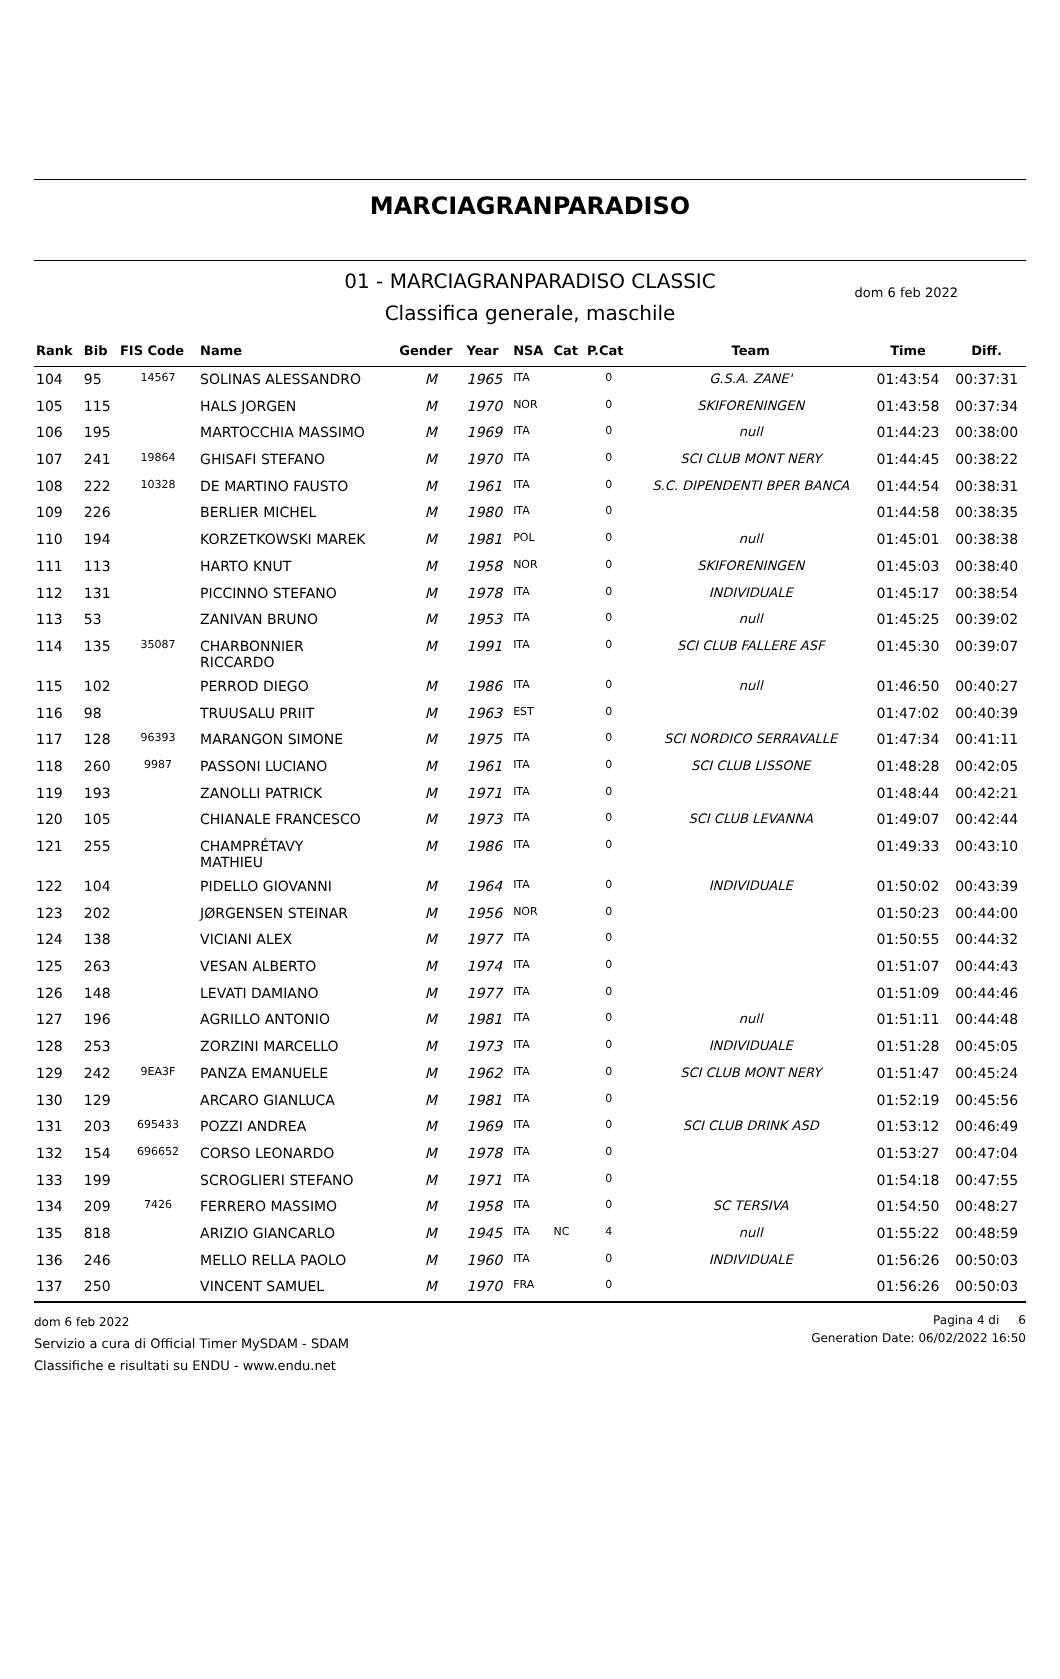MARCIAGRANPARADISO
01 - MARCIAGRANPARADISO CLASSIC
Classifica generale, maschile
dom 6 feb 2022
| Rank | Bib | FIS Code | Name | Gender | Year | NSA | Cat | P.Cat | Team | Time | Diff. |
| --- | --- | --- | --- | --- | --- | --- | --- | --- | --- | --- | --- |
| 104 | 95 | 14567 | SOLINAS ALESSANDRO | M | 1965 | ITA | | 0 | G.S.A. ZANE' | 01:43:54 | 00:37:31 |
| 105 | 115 | | HALS JORGEN | M | 1970 | NOR | | 0 | SKIFORENINGEN | 01:43:58 | 00:37:34 |
| 106 | 195 | | MARTOCCHIA MASSIMO | M | 1969 | ITA | | 0 | null | 01:44:23 | 00:38:00 |
| 107 | 241 | 19864 | GHISAFI STEFANO | M | 1970 | ITA | | 0 | SCI CLUB MONT NERY | 01:44:45 | 00:38:22 |
| 108 | 222 | 10328 | DE MARTINO FAUSTO | M | 1961 | ITA | | 0 | S.C. DIPENDENTI BPER BANCA | 01:44:54 | 00:38:31 |
| 109 | 226 | | BERLIER MICHEL | M | 1980 | ITA | | 0 | | 01:44:58 | 00:38:35 |
| 110 | 194 | | KORZETKOWSKI MAREK | M | 1981 | POL | | 0 | null | 01:45:01 | 00:38:38 |
| 111 | 113 | | HARTO KNUT | M | 1958 | NOR | | 0 | SKIFORENINGEN | 01:45:03 | 00:38:40 |
| 112 | 131 | | PICCINNO STEFANO | M | 1978 | ITA | | 0 | INDIVIDUALE | 01:45:17 | 00:38:54 |
| 113 | 53 | | ZANIVAN BRUNO | M | 1953 | ITA | | 0 | null | 01:45:25 | 00:39:02 |
| 114 | 135 | 35087 | CHARBONNIER RICCARDO | M | 1991 | ITA | | 0 | SCI CLUB FALLERE ASF | 01:45:30 | 00:39:07 |
| 115 | 102 | | PERROD DIEGO | M | 1986 | ITA | | 0 | null | 01:46:50 | 00:40:27 |
| 116 | 98 | | TRUUSALU PRIIT | M | 1963 | EST | | 0 | | 01:47:02 | 00:40:39 |
| 117 | 128 | 96393 | MARANGON SIMONE | M | 1975 | ITA | | 0 | SCI NORDICO SERRAVALLE | 01:47:34 | 00:41:11 |
| 118 | 260 | 9987 | PASSONI LUCIANO | M | 1961 | ITA | | 0 | SCI CLUB LISSONE | 01:48:28 | 00:42:05 |
| 119 | 193 | | ZANOLLI PATRICK | M | 1971 | ITA | | 0 | | 01:48:44 | 00:42:21 |
| 120 | 105 | | CHIANALE FRANCESCO | M | 1973 | ITA | | 0 | SCI CLUB LEVANNA | 01:49:07 | 00:42:44 |
| 121 | 255 | | CHAMPRÉTAVY MATHIEU | M | 1986 | ITA | | 0 | | 01:49:33 | 00:43:10 |
| 122 | 104 | | PIDELLO GIOVANNI | M | 1964 | ITA | | 0 | INDIVIDUALE | 01:50:02 | 00:43:39 |
| 123 | 202 | | JØRGENSEN STEINAR | M | 1956 | NOR | | 0 | | 01:50:23 | 00:44:00 |
| 124 | 138 | | VICIANI ALEX | M | 1977 | ITA | | 0 | | 01:50:55 | 00:44:32 |
| 125 | 263 | | VESAN ALBERTO | M | 1974 | ITA | | 0 | | 01:51:07 | 00:44:43 |
| 126 | 148 | | LEVATI DAMIANO | M | 1977 | ITA | | 0 | | 01:51:09 | 00:44:46 |
| 127 | 196 | | AGRILLO ANTONIO | M | 1981 | ITA | | 0 | null | 01:51:11 | 00:44:48 |
| 128 | 253 | | ZORZINI MARCELLO | M | 1973 | ITA | | 0 | INDIVIDUALE | 01:51:28 | 00:45:05 |
| 129 | 242 | 9EA3F | PANZA EMANUELE | M | 1962 | ITA | | 0 | SCI CLUB MONT NERY | 01:51:47 | 00:45:24 |
| 130 | 129 | | ARCARO GIANLUCA | M | 1981 | ITA | | 0 | | 01:52:19 | 00:45:56 |
| 131 | 203 | 695433 | POZZI ANDREA | M | 1969 | ITA | | 0 | SCI CLUB DRINK ASD | 01:53:12 | 00:46:49 |
| 132 | 154 | 696652 | CORSO LEONARDO | M | 1978 | ITA | | 0 | | 01:53:27 | 00:47:04 |
| 133 | 199 | | SCROGLIERI STEFANO | M | 1971 | ITA | | 0 | | 01:54:18 | 00:47:55 |
| 134 | 209 | 7426 | FERRERO MASSIMO | M | 1958 | ITA | | 0 | SC TERSIVA | 01:54:50 | 00:48:27 |
| 135 | 818 | | ARIZIO GIANCARLO | M | 1945 | ITA | NC | 4 | null | 01:55:22 | 00:48:59 |
| 136 | 246 | | MELLO RELLA PAOLO | M | 1960 | ITA | | 0 | INDIVIDUALE | 01:56:26 | 00:50:03 |
| 137 | 250 | | VINCENT SAMUEL | M | 1970 | FRA | | 0 | | 01:56:26 | 00:50:03 |
dom 6 feb 2022
Servizio a cura di Official Timer MySDAM - SDAM
Classifiche e risultati su ENDU - www.endu.net
Pagina 4 di 6
Generation Date: 06/02/2022 16:50